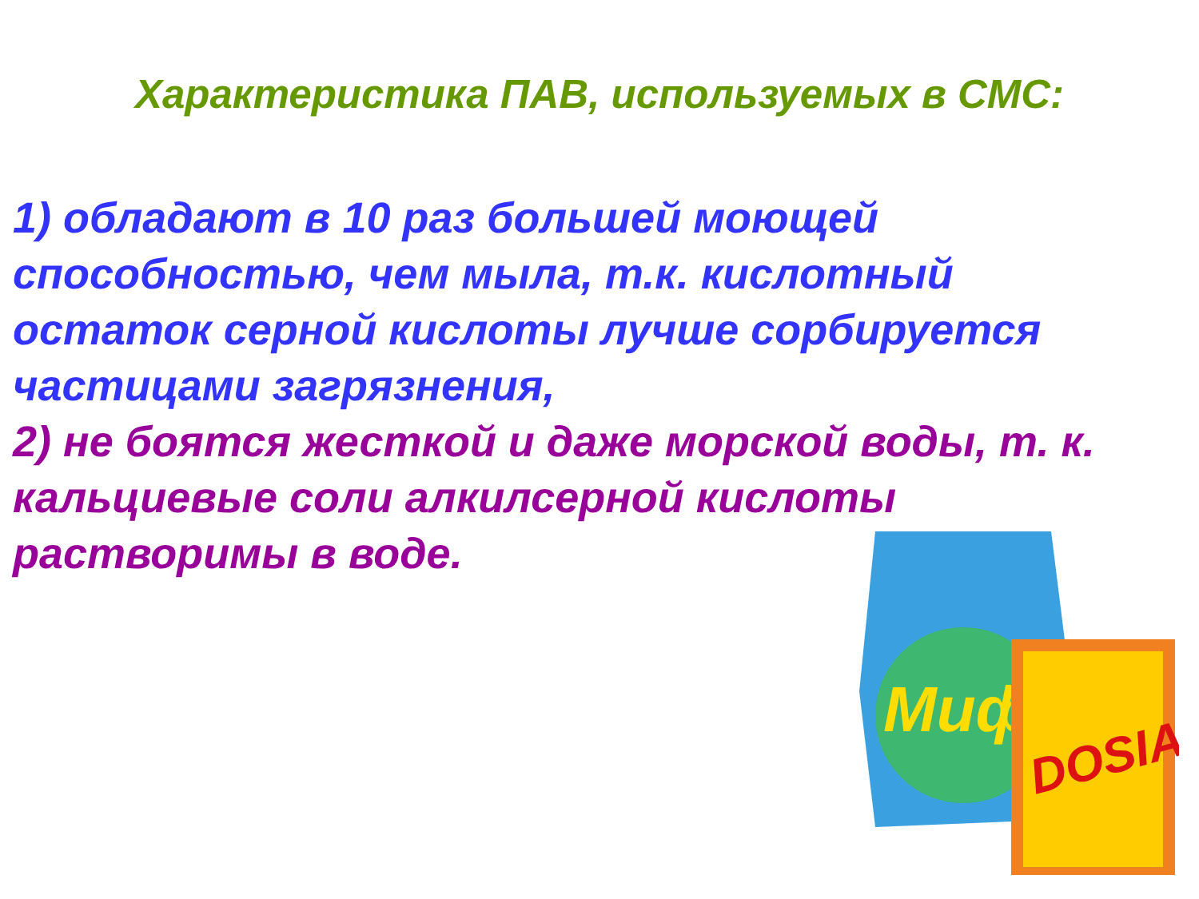Характеристика ПАВ, используемых в СМС:
1) обладают в 10 раз большей моющей способностью, чем мыла, т.к. кислотный остаток серной кислоты лучше сорбируется частицами загрязнения,
2) не боятся жесткой и даже морской воды, т. к. кальциевые соли алкилсерной кислоты растворимы в воде.
Миф
DOSIA